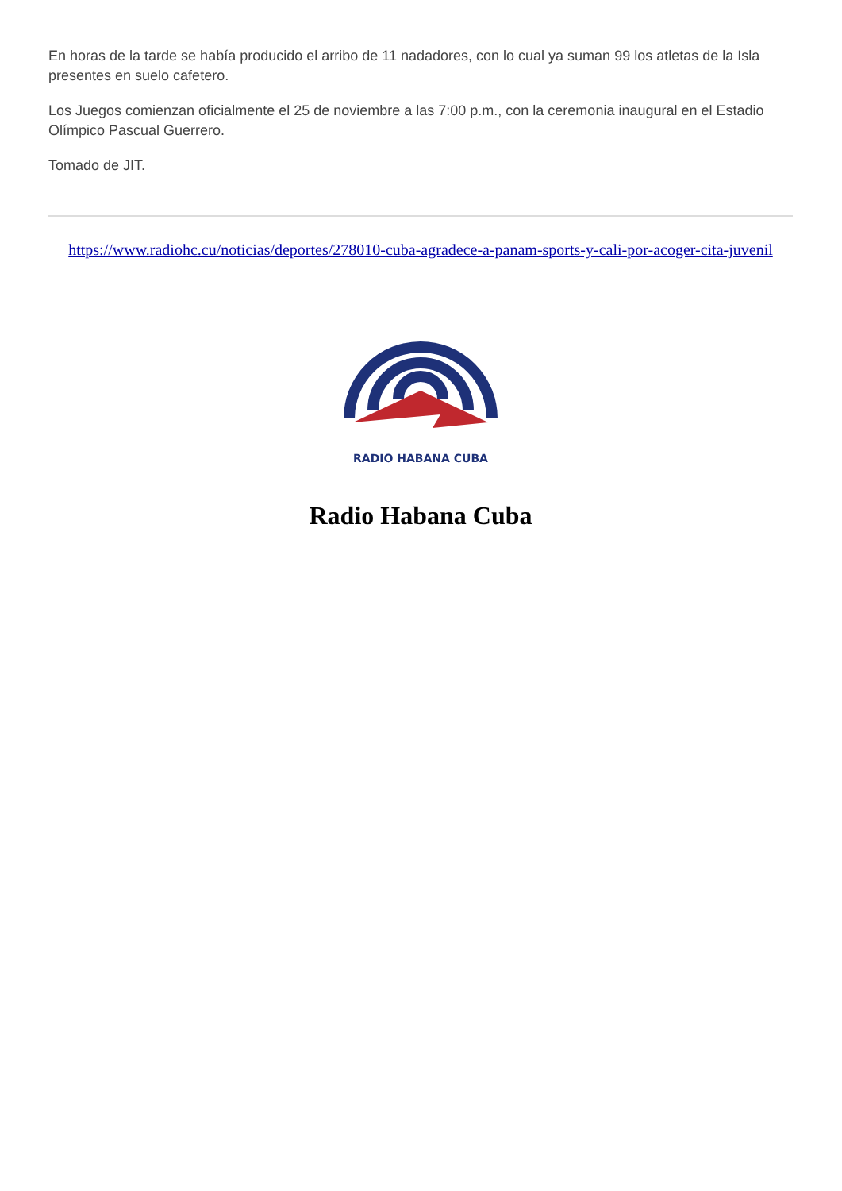En horas de la tarde se había producido el arribo de 11 nadadores, con lo cual ya suman 99 los atletas de la Isla presentes en suelo cafetero.
Los Juegos comienzan oficialmente el 25 de noviembre a las 7:00 p.m., con la ceremonia inaugural en el Estadio Olímpico Pascual Guerrero.
Tomado de JIT.
https://www.radiohc.cu/noticias/deportes/278010-cuba-agradece-a-panam-sports-y-cali-por-acoger-cita-juvenil
RADIO HABANA CUBA
Radio Habana Cuba